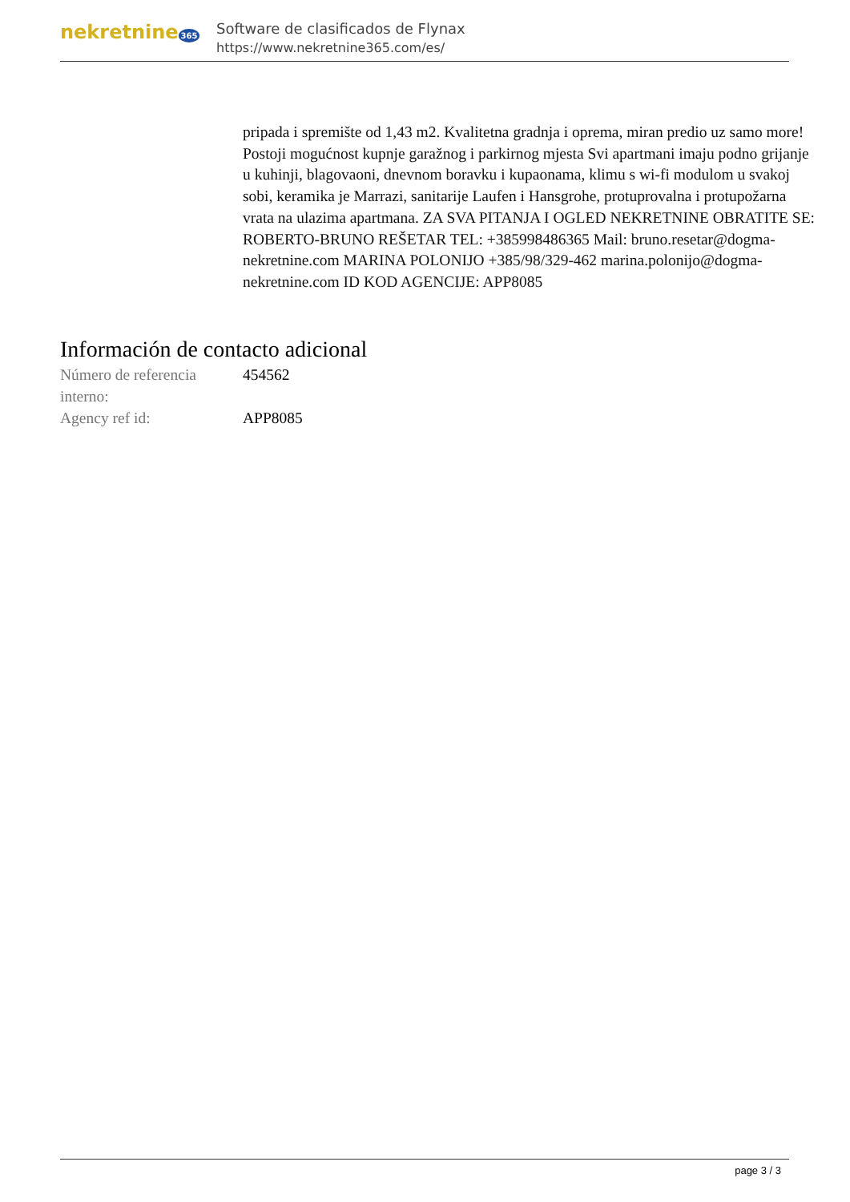nekretnine 365
Software de clasificados de Flynax
https://www.nekretnine365.com/es/
pripada i spremište od 1,43 m2. Kvalitetna gradnja i oprema, miran predio uz samo more! Postoji mogućnost kupnje garažnog i parkirnog mjesta Svi apartmani imaju podno grijanje u kuhinji, blagovaoni, dnevnom boravku i kupaonama, klimu s wi-fi modulom u svakoj sobi, keramika je Marrazi, sanitarije Laufen i Hansgrohe, protuprovalna i protupožarna vrata na ulazima apartmana. ZA SVA PITANJA I OGLED NEKRETNINE OBRATITE SE: ROBERTO-BRUNO REŠETAR TEL: +385998486365 Mail: bruno.resetar@dogma-nekretnine.com MARINA POLONIJO +385/98/329-462 marina.polonijo@dogma-nekretnine.com ID KOD AGENCIJE: APP8085
Información de contacto adicional
| Número de referencia interno: | 454562 |
| Agency ref id: | APP8085 |
page 3 / 3